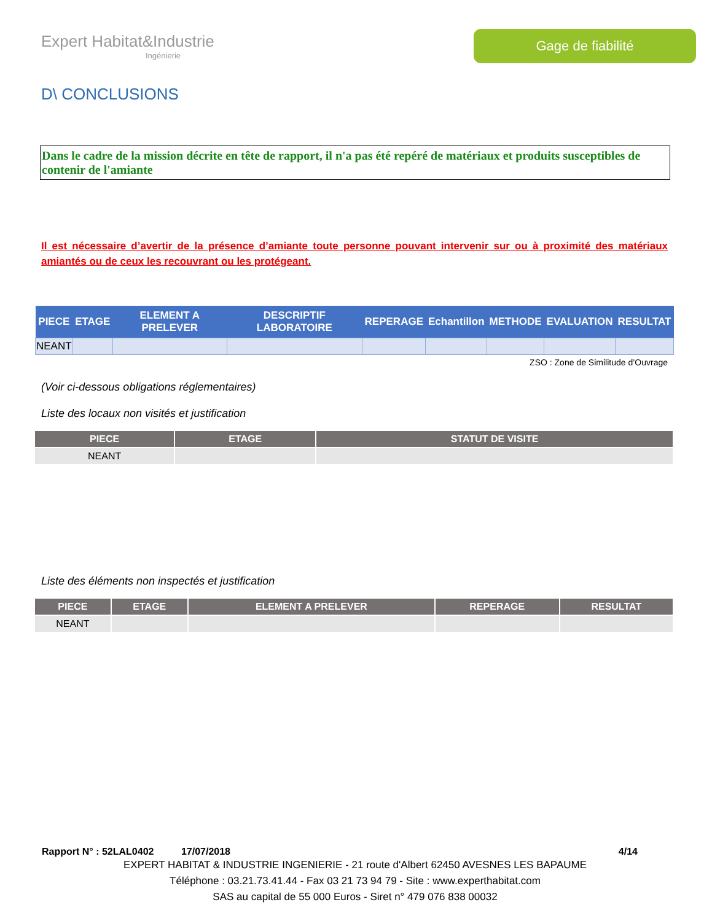Expert Habitat&Industrie
Ingénierie
Gage de fiabilité
D\ CONCLUSIONS
Dans le cadre de la mission décrite en tête de rapport, il n'a pas été repéré de matériaux et produits susceptibles de contenir de l'amiante
Il est nécessaire d’avertir de la présence d’amiante toute personne pouvant intervenir sur ou à proximité des matériaux amiantés ou de ceux les recouvrant ou les protégeant.
| PIECE | ETAGE | ELEMENT A PRELEVER | DESCRIPTIF LABORATOIRE | REPERAGE | Echantillon | METHODE | EVALUATION | RESULTAT |
| --- | --- | --- | --- | --- | --- | --- | --- | --- |
| NEANT | | | | | | | | |
ZSO : Zone de Similitude d’Ouvrage
(Voir ci-dessous obligations réglementaires)
Liste des locaux non visités et justification
| PIECE | ETAGE | STATUT DE VISITE |
| --- | --- | --- |
| NEANT | | |
Liste des éléments non inspectés et justification
| PIECE | ETAGE | ELEMENT A PRELEVER | REPERAGE | RESULTAT |
| --- | --- | --- | --- | --- |
| NEANT | | | | |
Rapport N° : 52LAL0402 17/07/2018 4/14
EXPERT HABITAT & INDUSTRIE INGENIERIE - 21 route d'Albert 62450 AVESNES LES BAPAUME
Téléphone : 03.21.73.41.44 - Fax 03 21 73 94 79 - Site : www.experthabitat.com
SAS au capital de 55 000 Euros - Siret n° 479 076 838 00032